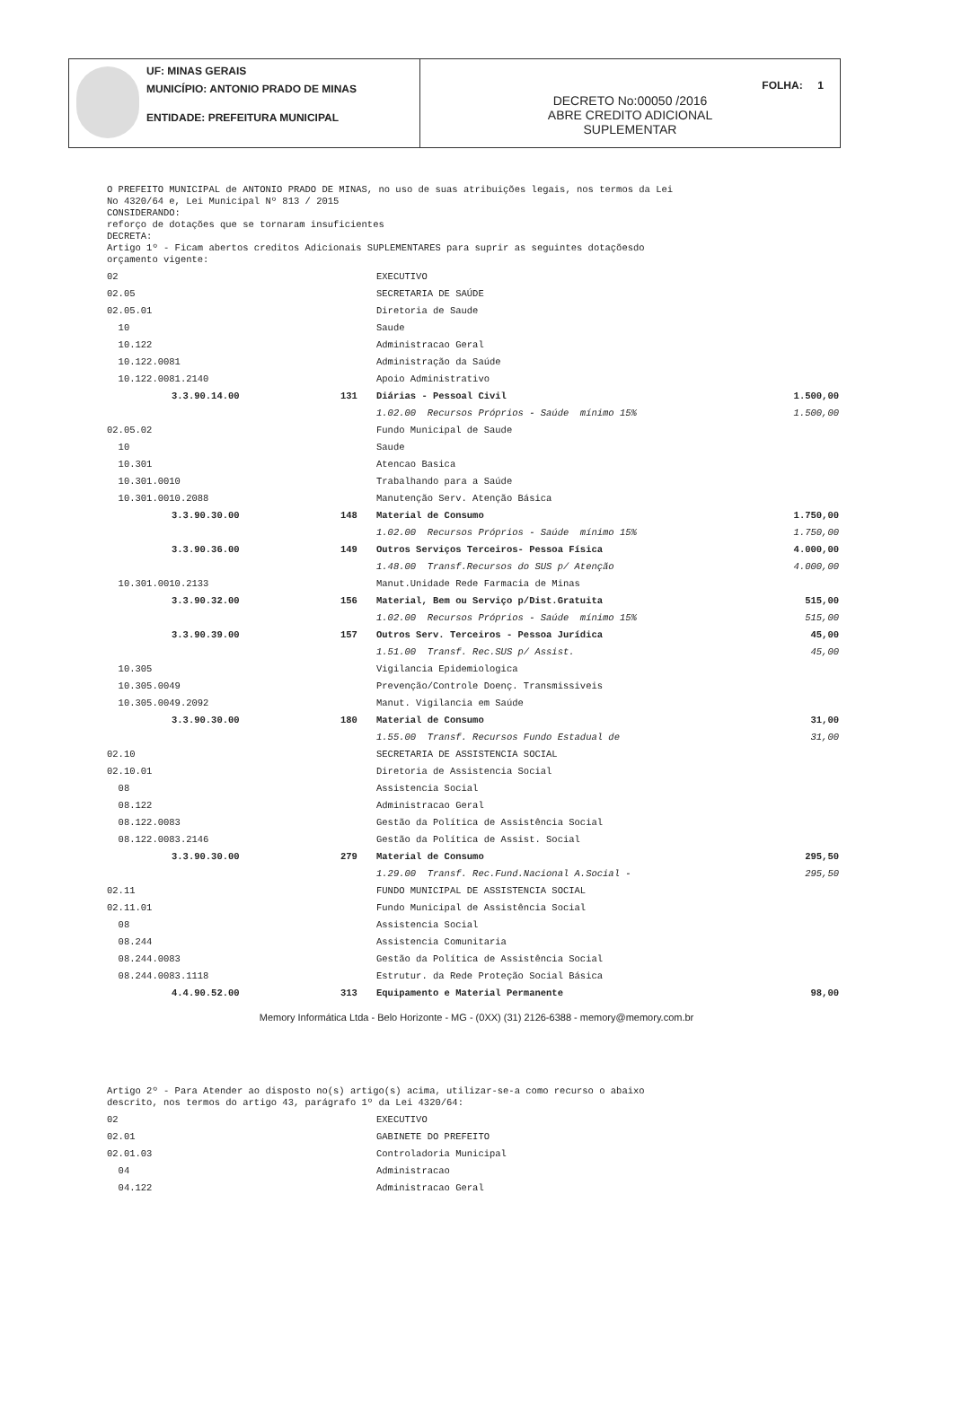UF: MINAS GERAIS
MUNICÍPIO: ANTONIO PRADO DE MINAS
ENTIDADE: PREFEITURA MUNICIPAL
DECRETO No:00050 /2016
ABRE CREDITO ADICIONAL
SUPLEMENTAR
FOLHA: 1
O PREFEITO MUNICIPAL de ANTONIO PRADO DE MINAS, no uso de suas atribuições legais, nos termos da Lei
No 4320/64 e, Lei Municipal Nº 813 / 2015
CONSIDERANDO:
reforço de dotações que se tornaram insuficientes
DECRETA:
Artigo 1º - Ficam abertos creditos Adicionais SUPLEMENTARES para suprir as seguintes dotaçõesdo
orçamento vigente:
| 02 | | EXECUTIVO | |
| 02.05 | | SECRETARIA DE SAÚDE | |
| 02.05.01 | | Diretoria de Saude | |
| 10 | | Saude | |
| 10.122 | | Administracao Geral | |
| 10.122.0081 | | Administração da Saúde | |
| 10.122.0081.2140 | | Apoio Administrativo | |
| 3.3.90.14.00 | 131 | Diárias - Pessoal Civil | 1.500,00 |
| | | 1.02.00 Recursos Próprios - Saúde mínimo 15% | 1.500,00 |
| 02.05.02 | | Fundo Municipal de Saude | |
| 10 | | Saude | |
| 10.301 | | Atencao Basica | |
| 10.301.0010 | | Trabalhando para a Saúde | |
| 10.301.0010.2088 | | Manutenção Serv. Atenção Básica | |
| 3.3.90.30.00 | 148 | Material de Consumo | 1.750,00 |
| | | 1.02.00 Recursos Próprios - Saúde mínimo 15% | 1.750,00 |
| 3.3.90.36.00 | 149 | Outros Serviços Terceiros- Pessoa Física | 4.000,00 |
| | | 1.48.00 Transf.Recursos do SUS p/ Atenção | 4.000,00 |
| 10.301.0010.2133 | | Manut.Unidade Rede Farmacia de Minas | |
| 3.3.90.32.00 | 156 | Material, Bem ou Serviço p/Dist.Gratuita | 515,00 |
| | | 1.02.00 Recursos Próprios - Saúde mínimo 15% | 515,00 |
| 3.3.90.39.00 | 157 | Outros Serv. Terceiros - Pessoa Jurídica | 45,00 |
| | | 1.51.00 Transf. Rec.SUS p/ Assist. | 45,00 |
| 10.305 | | Vigilancia Epidemiologica | |
| 10.305.0049 | | Prevenção/Controle Doenç. Transmissiveis | |
| 10.305.0049.2092 | | Manut. Vigilancia em Saúde | |
| 3.3.90.30.00 | 180 | Material de Consumo | 31,00 |
| | | 1.55.00 Transf. Recursos Fundo Estadual de | 31,00 |
| 02.10 | | SECRETARIA DE ASSISTENCIA SOCIAL | |
| 02.10.01 | | Diretoria de Assistencia Social | |
| 08 | | Assistencia Social | |
| 08.122 | | Administracao Geral | |
| 08.122.0083 | | Gestão da Política de Assistência Social | |
| 08.122.0083.2146 | | Gestão da Política de Assist. Social | |
| 3.3.90.30.00 | 279 | Material de Consumo | 295,50 |
| | | 1.29.00 Transf. Rec.Fund.Nacional A.Social - | 295,50 |
| 02.11 | | FUNDO MUNICIPAL DE ASSISTENCIA SOCIAL | |
| 02.11.01 | | Fundo Municipal de Assistência Social | |
| 08 | | Assistencia Social | |
| 08.244 | | Assistencia Comunitaria | |
| 08.244.0083 | | Gestão da Política de Assistência Social | |
| 08.244.0083.1118 | | Estrutur. da Rede Proteção Social Básica | |
| 4.4.90.52.00 | 313 | Equipamento e Material Permanente | 98,00 |
Memory Informática Ltda - Belo Horizonte - MG - (0XX) (31) 2126-6388 - memory@memory.com.br
Artigo 2º - Para Atender ao disposto no(s) artigo(s) acima, utilizar-se-a como recurso o abaixo
descrito, nos termos do artigo 43, parágrafo 1º da Lei 4320/64:
| 02 | | EXECUTIVO |
| 02.01 | | GABINETE DO PREFEITO |
| 02.01.03 | | Controladoria Municipal |
| 04 | | Administracao |
| 04.122 | | Administracao Geral |